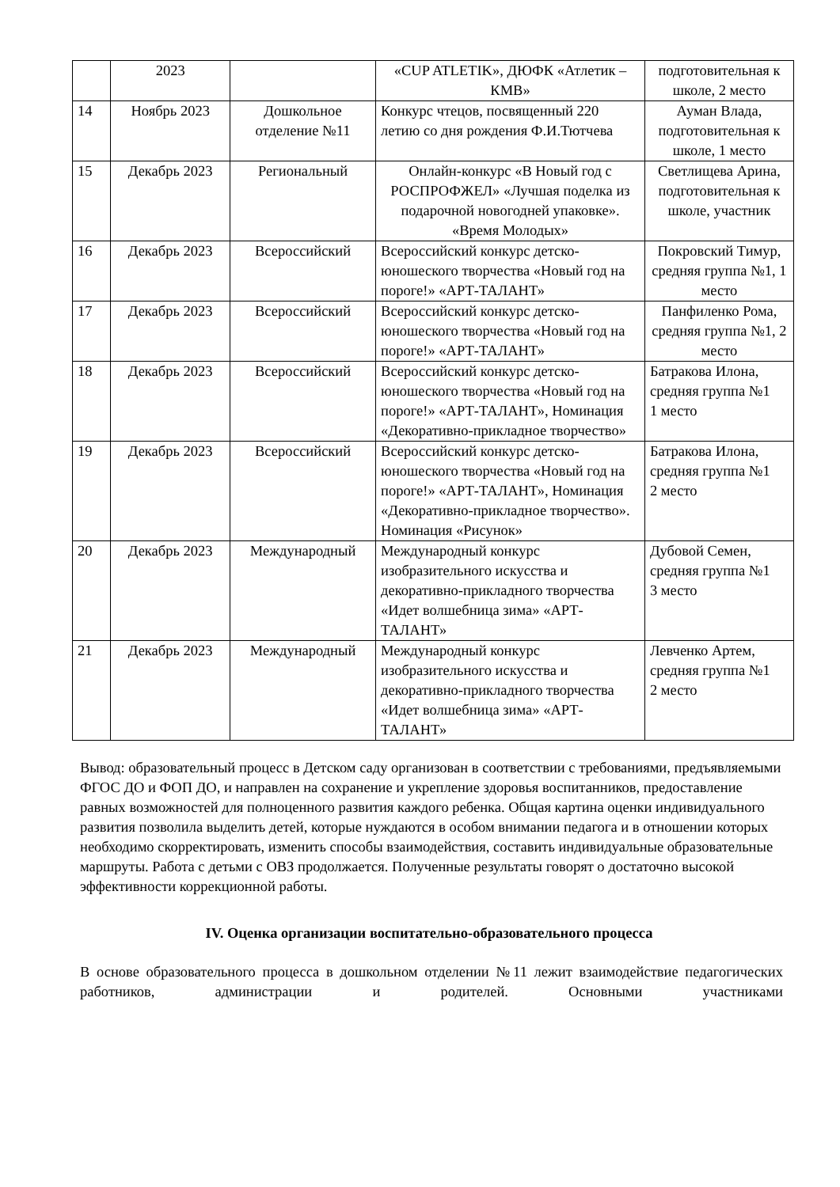| | 2023 | | «CUP ATLETIK», ДЮФК «Атлетик – КМВ» | подготовительная к школе, 2 место |
| 14 | Ноябрь 2023 | Дошкольное отделение №11 | Конкурс чтецов, посвященный 220 летию со дня рождения Ф.И.Тютчева | Ауман Влада, подготовительная к школе, 1 место |
| 15 | Декабрь 2023 | Региональный | Онлайн-конкурс «В Новый год с РОСПРОФЖЕЛ» «Лучшая поделка из подарочной новогодней упаковке». «Время Молодых» | Светлищева Арина, подготовительная к школе, участник |
| 16 | Декабрь 2023 | Всероссийский | Всероссийский конкурс детско-юношеского творчества «Новый год на пороге!» «АРТ-ТАЛАНТ» | Покровский Тимур, средняя группа №1, 1 место |
| 17 | Декабрь 2023 | Всероссийский | Всероссийский конкурс детско-юношеского творчества «Новый год на пороге!» «АРТ-ТАЛАНТ» | Панфиленко Рома, средняя группа №1, 2 место |
| 18 | Декабрь 2023 | Всероссийский | Всероссийский конкурс детско-юношеского творчества «Новый год на пороге!» «АРТ-ТАЛАНТ», Номинация «Декоративно-прикладное творчество» | Батракова Илона, средняя группа №1 1 место |
| 19 | Декабрь 2023 | Всероссийский | Всероссийский конкурс детско-юношеского творчества «Новый год на пороге!» «АРТ-ТАЛАНТ», Номинация «Декоративно-прикладное творчество». Номинация «Рисунок» | Батракова Илона, средняя группа №1 2 место |
| 20 | Декабрь 2023 | Международный | Международный конкурс изобразительного искусства и декоративно-прикладного творчества «Идет волшебница зима» «АРТ-ТАЛАНТ» | Дубовой Семен, средняя группа №1 3 место |
| 21 | Декабрь 2023 | Международный | Международный конкурс изобразительного искусства и декоративно-прикладного творчества «Идет волшебница зима» «АРТ-ТАЛАНТ» | Левченко Артем, средняя группа №1 2 место |
Вывод: образовательный процесс в Детском саду организован в соответствии с требованиями, предъявляемыми ФГОС ДО и ФОП ДО, и направлен на сохранение и укрепление здоровья воспитанников, предоставление равных возможностей для полноценного развития каждого ребенка. Общая картина оценки индивидуального развития позволила выделить детей, которые нуждаются в особом внимании педагога и в отношении которых необходимо скорректировать, изменить способы взаимодействия, составить индивидуальные образовательные маршруты. Работа с детьми с ОВЗ продолжается. Полученные результаты говорят о достаточно высокой эффективности коррекционной работы.
IV. Оценка организации воспитательно-образовательного процесса
В основе образовательного процесса в дошкольном отделении №11 лежит взаимодействие педагогических работников, администрации и родителей. Основными участниками